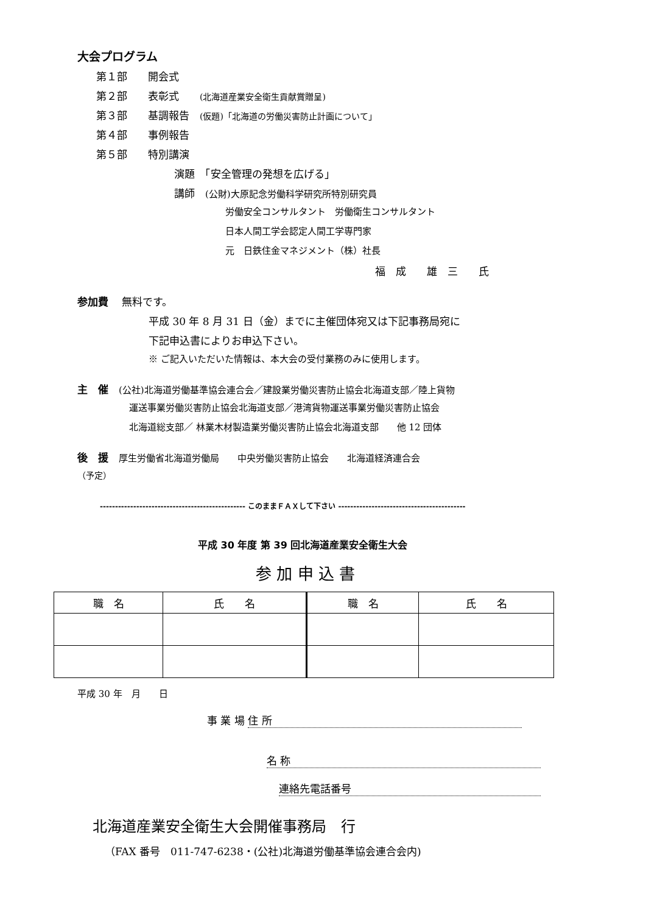大会プログラム
第１部　　開会式
第２部　　表彰式　　(北海道産業安全衛生貢献賞贈呈)
第３部　　基調報告　(仮題)「北海道の労働災害防止計画について」
第４部　　事例報告
第５部　　特別講演
演題　「安全管理の発想を広げる」
講師　(公財)大原記念労働科学研究所特別研究員
労働安全コンサルタント　労働衛生コンサルタント
日本人間工学会認定人間工学専門家
元　日鉄住金マネジメント（株）社長
福　成　　雄　三　　氏
参加費　 無料です。
平成 30 年 8 月 31 日（金）までに主催団体宛又は下記事務局宛に
下記申込書によりお申込下さい。
※ ご記入いただいた情報は、本大会の受付業務のみに使用します。
主　催　(公社)北海道労働基準協会連合会／建設業労働災害防止協会北海道支部／陸上貨物
運送事業労働災害防止協会北海道支部／港湾貨物運送事業労働災害防止協会
北海道総支部／ 林業木材製造業労働災害防止協会北海道支部　　他 12 団体
後　援　厚生労働省北海道労働局　　中央労働災害防止協会　　北海道経済連合会
（予定）
------------------------------------------------ このままＦＡＸして下さい ------------------------------------------
平成 30 年度 第 39 回北海道産業安全衛生大会
参 加 申 込 書
| 職 名 | 氏 名 | 職 名 | 氏 名 |
| --- | --- | --- | --- |
平成 30 年　月　　日
事 業 場 住 所
名 称
連絡先電話番号
北海道産業安全衛生大会開催事務局　行
（FAX 番号　011-747-6238・(公社)北海道労働基準協会連合会内)